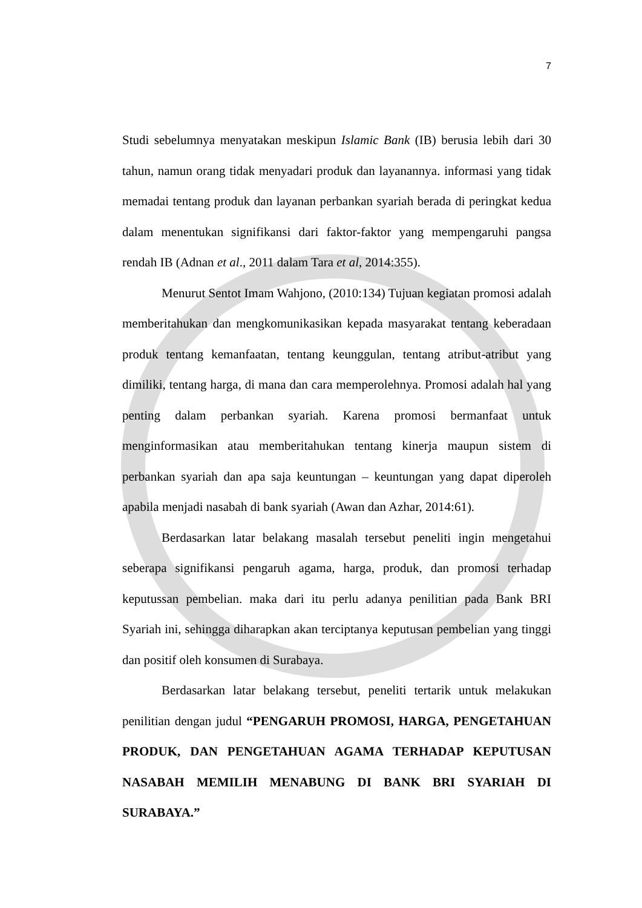7
Studi sebelumnya menyatakan meskipun Islamic Bank (IB) berusia lebih dari 30 tahun, namun orang tidak menyadari produk dan layanannya. informasi yang tidak memadai tentang produk dan layanan perbankan syariah berada di peringkat kedua dalam menentukan signifikansi dari faktor-faktor yang mempengaruhi pangsa rendah IB (Adnan et al., 2011 dalam Tara et al, 2014:355).
Menurut Sentot Imam Wahjono, (2010:134) Tujuan kegiatan promosi adalah memberitahukan dan mengkomunikasikan kepada masyarakat tentang keberadaan produk tentang kemanfaatan, tentang keunggulan, tentang atribut-atribut yang dimiliki, tentang harga, di mana dan cara memperolehnya. Promosi adalah hal yang penting dalam perbankan syariah. Karena promosi bermanfaat untuk menginformasikan atau memberitahukan tentang kinerja maupun sistem di perbankan syariah dan apa saja keuntungan – keuntungan yang dapat diperoleh apabila menjadi nasabah di bank syariah (Awan dan Azhar, 2014:61).
Berdasarkan latar belakang masalah tersebut peneliti ingin mengetahui seberapa signifikansi pengaruh agama, harga, produk, dan promosi terhadap keputussan pembelian. maka dari itu perlu adanya penilitian pada Bank BRI Syariah ini, sehingga diharapkan akan terciptanya keputusan pembelian yang tinggi dan positif oleh konsumen di Surabaya.
Berdasarkan latar belakang tersebut, peneliti tertarik untuk melakukan penilitian dengan judul “PENGARUH PROMOSI, HARGA, PENGETAHUAN PRODUK, DAN PENGETAHUAN AGAMA TERHADAP KEPUTUSAN NASABAH MEMILIH MENABUNG DI BANK BRI SYARIAH DI SURABAYA.”